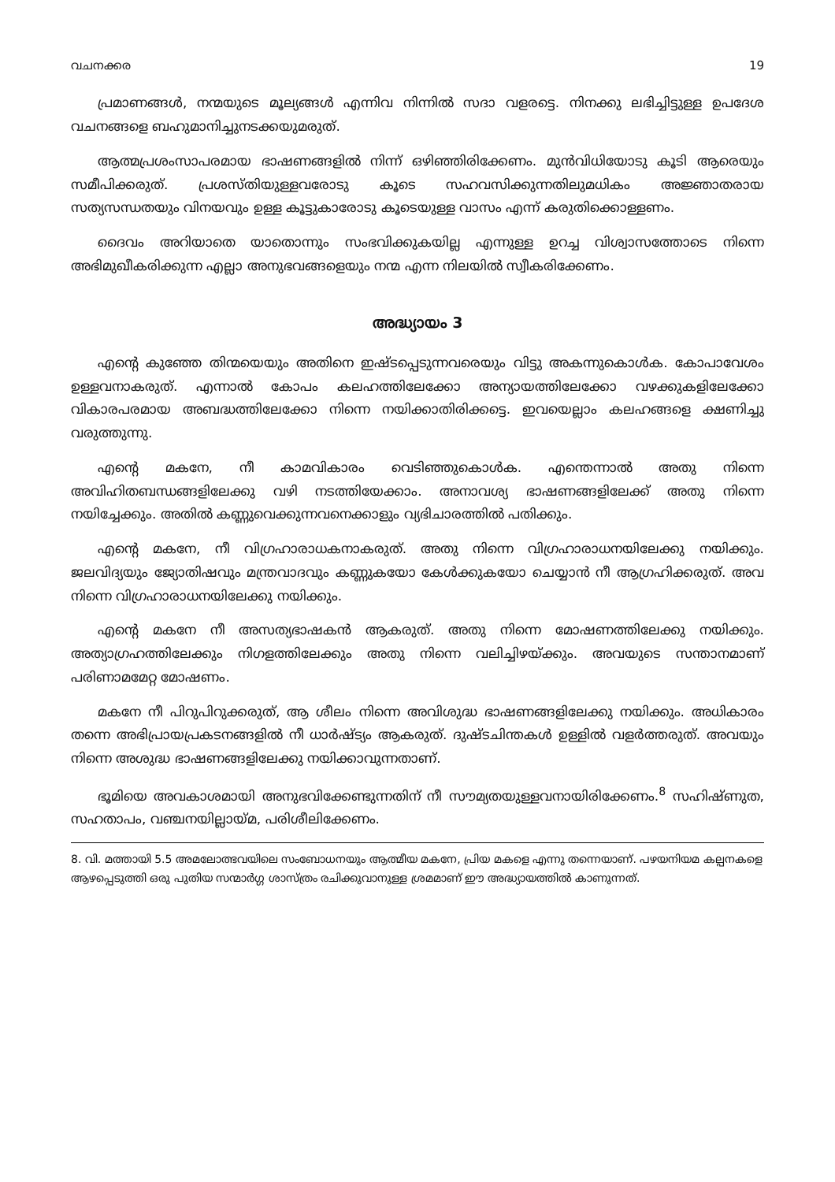വചനക്കര 19
പ്രമാണങ്ങൾ, നന്മയുടെ മൂല്യങ്ങൾ എന്നിവ നിന്നിൽ സദാ വളരട്ടെ. നിനക്കു ലഭിച്ചിട്ടുള്ള ഉപദേശ വചനങ്ങളെ ബഹുമാനിച്ചുനടക്കയുമരുത്.
ആത്മപ്രശംസാപരമായ ഭാഷണങ്ങളിൽ നിന്ന് ഒഴിഞ്ഞിരിക്കേണം. മുൻവിധിയോടു കൂടി ആരെയും സമീപിക്കരുത്. പ്രശസ്തിയുള്ളവരോടു കൂടെ സഹവസിക്കുന്നതിലുമധികം അജ്ഞാതരായ സത്യസന്ധതയും വിനയവും ഉള്ള കൂട്ടുകാരോടു കൂടെയുള്ള വാസം എന്ന് കരുതിക്കൊള്ളണം.
ദൈവം അറിയാതെ യാതൊന്നും സംഭവിക്കുകയില്ല എന്നുള്ള ഉറച്ച വിശ്വാസത്തോടെ നിന്നെ അഭിമുഖീകരിക്കുന്ന എല്ലാ അനുഭവങ്ങളെയും നന്മ എന്ന നിലയിൽ സ്വീകരിക്കേണം.
അദ്ധ്യായം 3
എന്റെ കുഞ്ഞേ തിന്മയെയും അതിനെ ഇഷ്ടപ്പെടുന്നവരെയും വിട്ടു അകന്നുകൊൾക. കോപാവേശം ഉള്ളവനാകരുത്. എന്നാൽ കോപം കലഹത്തിലേക്കോ അന്യായത്തിലേക്കോ വഴക്കുകളിലേക്കോ വികാരപരമായ അബദ്ധത്തിലേക്കോ നിന്നെ നയിക്കാതിരിക്കട്ടെ. ഇവയെല്ലാം കലഹങ്ങളെ ക്ഷണിച്ചു വരുത്തുന്നു.
എന്റെ മകനേ, നീ കാമവികാരം വെടിഞ്ഞുകൊൾക. എന്തെന്നാൽ അതു നിന്നെ അവിഹിതബന്ധങ്ങളിലേക്കു വഴി നടത്തിയേക്കാം. അനാവശ്യ ഭാഷണങ്ങളിലേക്ക് അതു നിന്നെ നയിച്ചേക്കും. അതിൽ കണ്ണുവെക്കുന്നവനെക്കാളും വ്യഭിചാരത്തിൽ പതിക്കും.
എന്റെ മകനേ, നീ വിഗ്രഹാരാധകനാകരുത്. അതു നിന്നെ വിഗ്രഹാരാധനയിലേക്കു നയിക്കും. ജലവിദ്യയും ജ്യോതിഷവും മന്ത്രവാദവും കണ്ണുകയോ കേൾക്കുകയോ ചെയ്യാൻ നീ ആഗ്രഹിക്കരുത്. അവ നിന്നെ വിഗ്രഹാരാധനയിലേക്കു നയിക്കും.
എന്റെ മകനേ നീ അസത്യഭാഷകൻ ആകരുത്. അതു നിന്നെ മോഷണത്തിലേക്കു നയിക്കും. അത്യാഗ്രഹത്തിലേക്കും നിഗളത്തിലേക്കും അതു നിന്നെ വലിച്ചിഴയ്ക്കും. അവയുടെ സന്താനമാണ് പരിണാമമേറ്റ മോഷണം.
മകനേ നീ പിറുപിറുക്കരുത്, ആ ശീലം നിന്നെ അവിശുദ്ധ ഭാഷണങ്ങളിലേക്കു നയിക്കും. അധികാരം തന്നെ അഭിപ്രായപ്രകടനങ്ങളിൽ നീ ധാർഷ്ട്യം ആകരുത്. ദുഷ്ടചിന്തകൾ ഉള്ളിൽ വളർത്തരുത്. അവയും നിന്നെ അശുദ്ധ ഭാഷണങ്ങളിലേക്കു നയിക്കാവുന്നതാണ്.
ഭൂമിയെ അവകാശമായി അനുഭവിക്കേണ്ടുന്നതിന് നീ സൗമ്യതയുള്ളവനായിരിക്കേണം.<sup>8</sup> സഹിഷ്ണുത, സഹതാപം, വഞ്ചനയില്ലായ്മ, പരിശീലിക്കേണം.
8. വി. മത്തായി 5.5 അമലോത്ഭവയിലെ സംബോധനയും ആത്മീയ മകനേ, പ്രിയ മകളെ എന്നു തന്നെയാണ്. പഴയനിയമ കല്പനകളെ ആഴപ്പെടുത്തി ഒരു പുതിയ സന്മാർഗ്ഗ ശാസ്ത്രം രചിക്കുവാനുള്ള ശ്രമമാണ് ഈ അദ്ധ്യായത്തിൽ കാണുന്നത്.